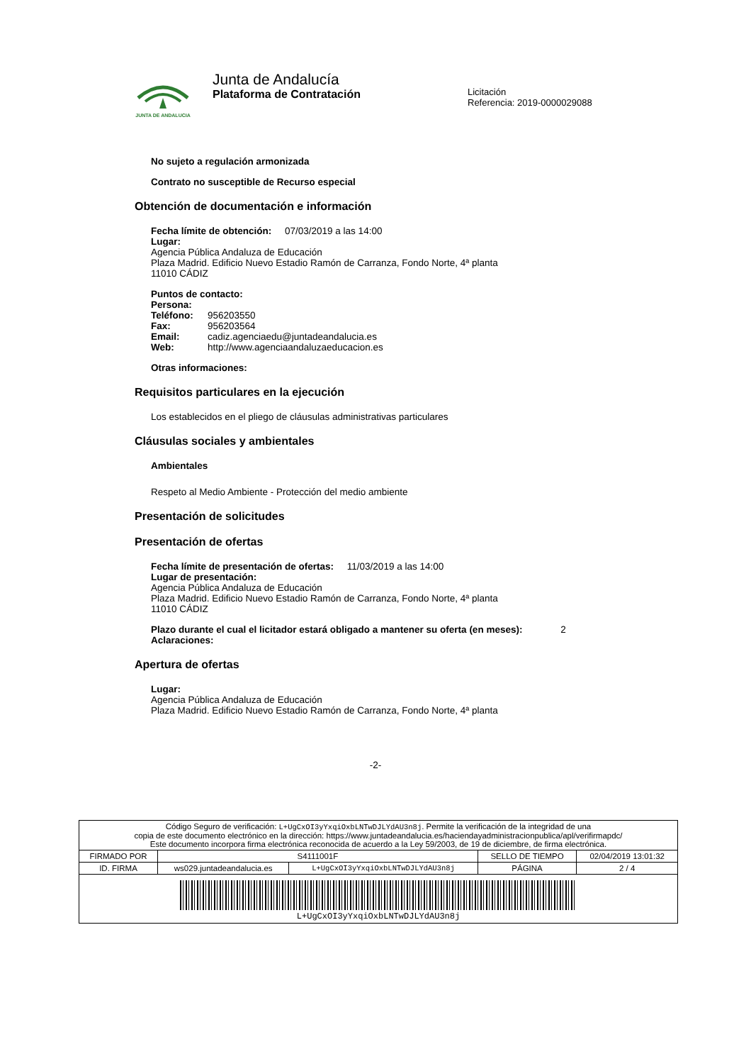JUNTA DE ANDALUCIA
Junta de Andalucía
Plataforma de Contratación
Licitación
Referencia: 2019-0000029088
No sujeto a regulación armonizada
Contrato no susceptible de Recurso especial
Obtención de documentación e información
Fecha límite de obtención: 07/03/2019 a las 14:00
Lugar:
Agencia Pública Andaluza de Educación
Plaza Madrid. Edificio Nuevo Estadio Ramón de Carranza, Fondo Norte, 4ª planta
11010 CÁDIZ
Puntos de contacto:
| Persona: | |
| Teléfono: | 956203550 |
| Fax: | 956203564 |
| Email: | cadiz.agenciaedu@juntadeandalucia.es |
| Web: | http://www.agenciaandaluzaeducacion.es |
Otras informaciones:
Requisitos particulares en la ejecución
Los establecidos en el pliego de cláusulas administrativas particulares
Cláusulas sociales y ambientales
Ambientales
Respeto al Medio Ambiente - Protección del medio ambiente
Presentación de solicitudes
Presentación de ofertas
Fecha límite de presentación de ofertas: 11/03/2019 a las 14:00
Lugar de presentación:
Agencia Pública Andaluza de Educación
Plaza Madrid. Edificio Nuevo Estadio Ramón de Carranza, Fondo Norte, 4ª planta
11010 CÁDIZ
Plazo durante el cual el licitador estará obligado a mantener su oferta (en meses): 2
Aclaraciones:
Apertura de ofertas
Lugar:
Agencia Pública Andaluza de Educación
Plaza Madrid. Edificio Nuevo Estadio Ramón de Carranza, Fondo Norte, 4ª planta
-2-
| Código Seguro de verificación: L+UgCxOI3yYxqiOxbLNTwDJLYdAU3n8j . Permite la verificación de la integridad de una copia de este documento electrónico en la dirección: https://www.juntadeandalucia.es/haciendayadministracionpublica/apl/verifirmapdc/ Este documento incorpora firma electrónica reconocida de acuerdo a la Ley 59/2003, de 19 de diciembre, de firma electrónica. | | | | |
| FIRMADO POR | S4111001F | | SELLO DE TIEMPO | 02/04/2019 13:01:32 |
| ID. FIRMA | ws029.juntadeandalucia.es | L+UgCxOI3yYxqiOxbLNTwDJLYdAU3n8j | PÁGINA | 2 / 4 |
| L+UgCxOI3yYxqiOxbLNTwDJLYdAU3n8j | | | | |